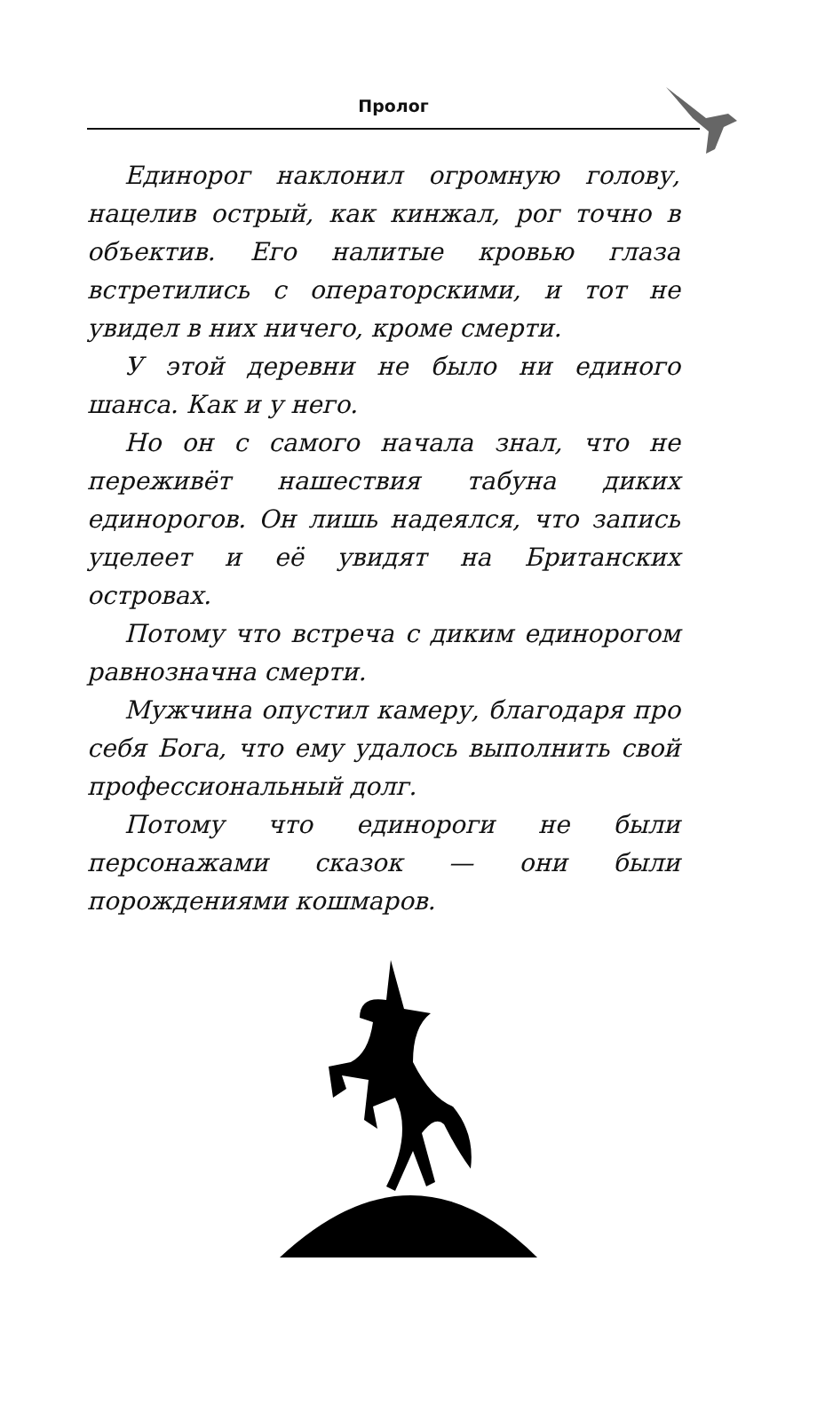Пролог
Единорог наклонил огромную голову, нацелив острый, как кинжал, рог точно в объектив. Его налитые кровью глаза встретились с операторскими, и тот не увидел в них ничего, кроме смерти.
У этой деревни не было ни единого шанса. Как и у него.
Но он с самого начала знал, что не переживёт нашествия табуна диких единорогов. Он лишь надеялся, что запись уцелеет и её увидят на Британских островах.
Потому что встреча с диким единорогом равнозначна смерти.
Мужчина опустил камеру, благодаря про себя Бога, что ему удалось выполнить свой профессиональный долг.
Потому что единороги не были персонажами сказок — они были порождениями кошмаров.